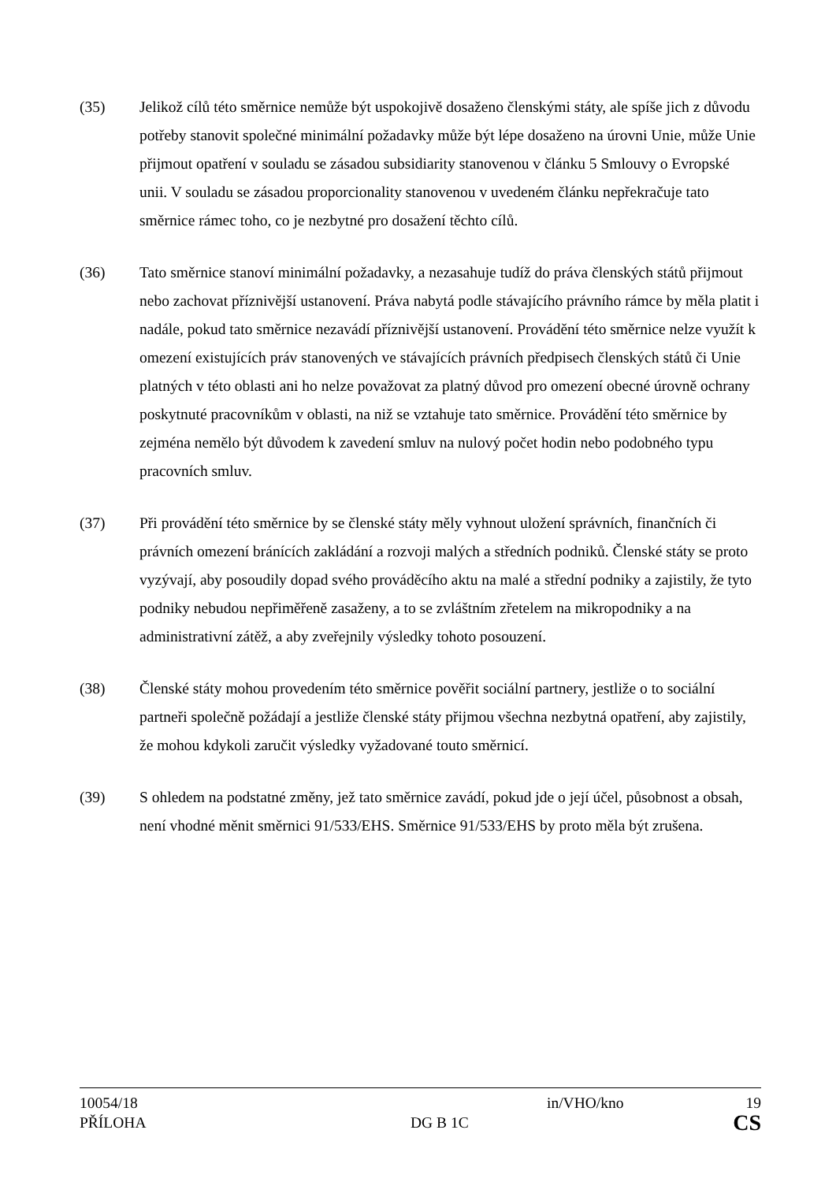(35) Jelikož cílů této směrnice nemůže být uspokojivě dosaženo členskými státy, ale spíše jich z důvodu potřeby stanovit společné minimální požadavky může být lépe dosaženo na úrovni Unie, může Unie přijmout opatření v souladu se zásadou subsidiarity stanovenou v článku 5 Smlouvy o Evropské unii. V souladu se zásadou proporcionality stanovenou v uvedeném článku nepřekračuje tato směrnice rámec toho, co je nezbytné pro dosažení těchto cílů.
(36) Tato směrnice stanoví minimální požadavky, a nezasahuje tudíž do práva členských států přijmout nebo zachovat příznivější ustanovení. Práva nabytá podle stávajícího právního rámce by měla platit i nadále, pokud tato směrnice nezavádí příznivější ustanovení. Provádění této směrnice nelze využít k omezení existujících práv stanovených ve stávajících právních předpisech členských států či Unie platných v této oblasti ani ho nelze považovat za platný důvod pro omezení obecné úrovně ochrany poskytnuté pracovníkům v oblasti, na niž se vztahuje tato směrnice. Provádění této směrnice by zejména nemělo být důvodem k zavedení smluv na nulový počet hodin nebo podobného typu pracovních smluv.
(37) Při provádění této směrnice by se členské státy měly vyhnout uložení správních, finančních či právních omezení bránících zakládání a rozvoji malých a středních podniků. Členské státy se proto vyzývají, aby posoudily dopad svého prováděcího aktu na malé a střední podniky a zajistily, že tyto podniky nebudou nepřiměřeně zasaženy, a to se zvláštním zřetelem na mikropodniky a na administrativní zátěž, a aby zveřejnily výsledky tohoto posouzení.
(38) Členské státy mohou provedením této směrnice pověřit sociální partnery, jestliže o to sociální partneři společně požádají a jestliže členské státy přijmou všechna nezbytná opatření, aby zajistily, že mohou kdykoli zaručit výsledky vyžadované touto směrnicí.
(39) S ohledem na podstatné změny, jež tato směrnice zavádí, pokud jde o její účel, působnost a obsah, není vhodné měnit směrnici 91/533/EHS. Směrnice 91/533/EHS by proto měla být zrušena.
10054/18 in/VHO/kno 19
PŘÍLOHA DG B 1C CS